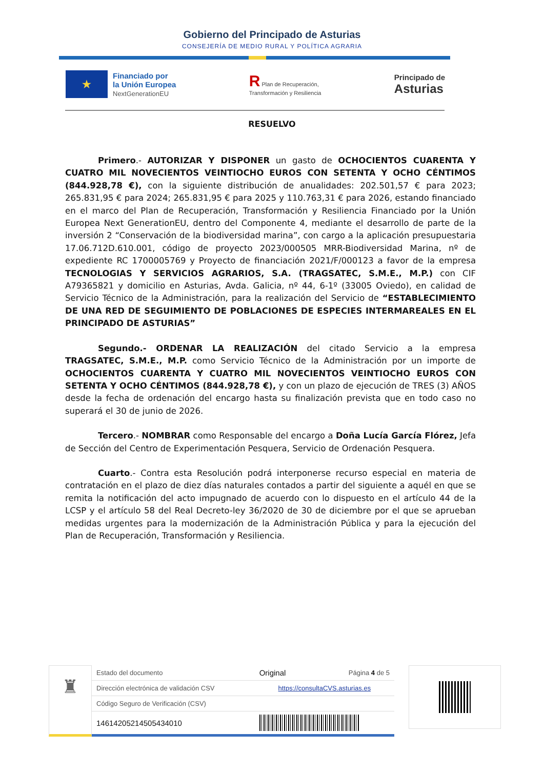Gobierno del Principado de Asturias
CONSEJERÍA DE MEDIO RURAL Y POLÍTICA AGRARIA
★
Financiado por
la Unión Europea
NextGenerationEU
R Plan de Recuperación,
Transformación y Resiliencia
Principado de
Asturias
RESUELVO
Primero.- AUTORIZAR Y DISPONER un gasto de OCHOCIENTOS CUARENTA Y CUATRO MIL NOVECIENTOS VEINTIOCHO EUROS CON SETENTA Y OCHO CÉNTIMOS (844.928,78 €), con la siguiente distribución de anualidades: 202.501,57 € para 2023; 265.831,95 € para 2024; 265.831,95 € para 2025 y 110.763,31 € para 2026, estando financiado en el marco del Plan de Recuperación, Transformación y Resiliencia Financiado por la Unión Europea Next GenerationEU, dentro del Componente 4, mediante el desarrollo de parte de la inversión 2 “Conservación de la biodiversidad marina”, con cargo a la aplicación presupuestaria 17.06.712D.610.001, código de proyecto 2023/000505 MRR-Biodiversidad Marina, nº de expediente RC 1700005769 y Proyecto de financiación 2021/F/000123 a favor de la empresa TECNOLOGIAS Y SERVICIOS AGRARIOS, S.A. (TRAGSATEC, S.M.E., M.P.) con CIF A79365821 y domicilio en Asturias, Avda. Galicia, nº 44, 6-1º (33005 Oviedo), en calidad de Servicio Técnico de la Administración, para la realización del Servicio de “ESTABLECIMIENTO DE UNA RED DE SEGUIMIENTO DE POBLACIONES DE ESPECIES INTERMAREALES EN EL PRINCIPADO DE ASTURIAS”
Segundo.- ORDENAR LA REALIZACIÓN del citado Servicio a la empresa TRAGSATEC, S.M.E., M.P. como Servicio Técnico de la Administración por un importe de OCHOCIENTOS CUARENTA Y CUATRO MIL NOVECIENTOS VEINTIOCHO EUROS CON SETENTA Y OCHO CÉNTIMOS (844.928,78 €), y con un plazo de ejecución de TRES (3) AÑOS desde la fecha de ordenación del encargo hasta su finalización prevista que en todo caso no superará el 30 de junio de 2026.
Tercero.- NOMBRAR como Responsable del encargo a Doña Lucía García Flórez, Jefa de Sección del Centro de Experimentación Pesquera, Servicio de Ordenación Pesquera.
Cuarto.- Contra esta Resolución podrá interponerse recurso especial en materia de contratación en el plazo de diez días naturales contados a partir del siguiente a aquél en que se remita la notificación del acto impugnado de acuerdo con lo dispuesto en el artículo 44 de la LCSP y el artículo 58 del Real Decreto-ley 36/2020 de 30 de diciembre por el que se aprueban medidas urgentes para la modernización de la Administración Pública y para la ejecución del Plan de Recuperación, Transformación y Resiliencia.
♜
| Estado del documento | Original | Página 4 de 5 |
| Dirección electrónica de validación CSV | https://consultaCVS.asturias.es | |
| Código Seguro de Verificación (CSV) | | |
| 14614205214505434010 | | |